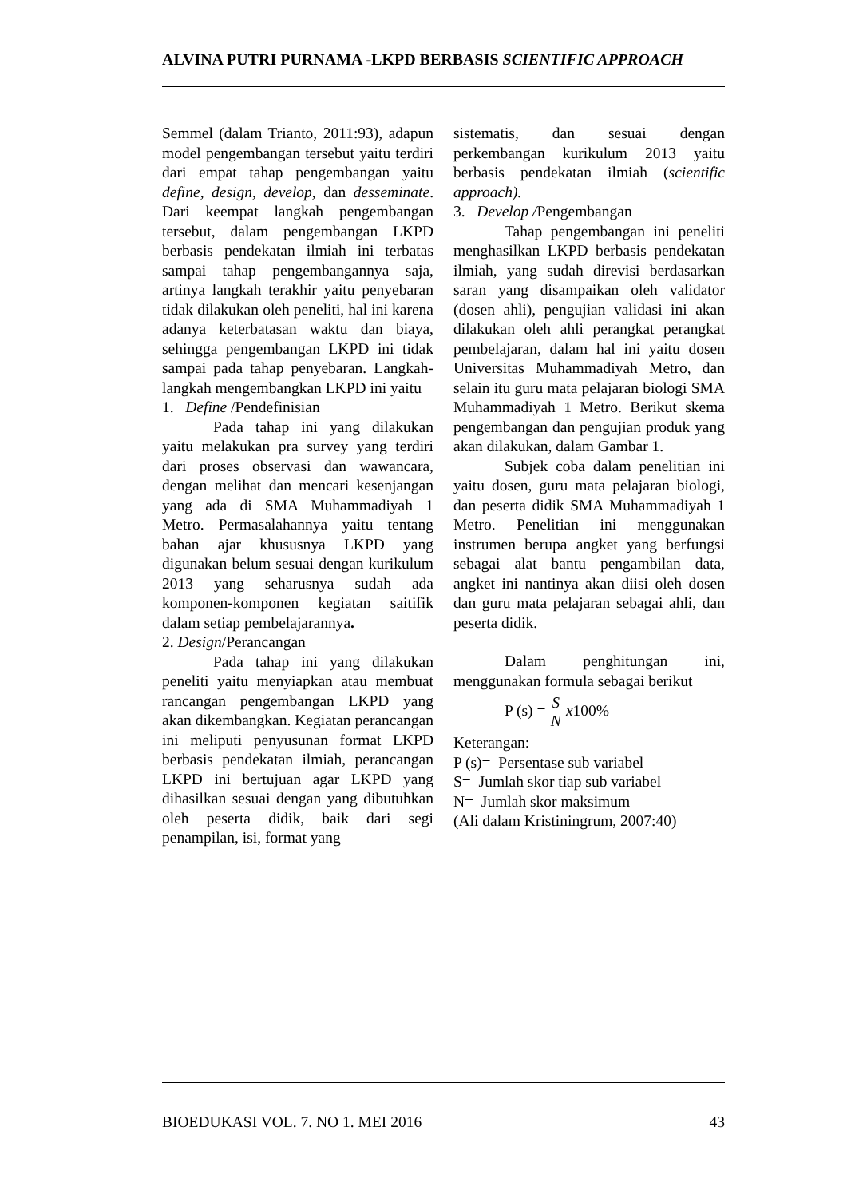ALVINA PUTRI PURNAMA -LKPD BERBASIS SCIENTIFIC APPROACH
Semmel (dalam Trianto, 2011:93), adapun model pengembangan tersebut yaitu terdiri dari empat tahap pengembangan yaitu define, design, develop, dan desseminate. Dari keempat langkah pengembangan tersebut, dalam pengembangan LKPD berbasis pendekatan ilmiah ini terbatas sampai tahap pengembangannya saja, artinya langkah terakhir yaitu penyebaran tidak dilakukan oleh peneliti, hal ini karena adanya keterbatasan waktu dan biaya, sehingga pengembangan LKPD ini tidak sampai pada tahap penyebaran. Langkah-langkah mengembangkan LKPD ini yaitu
1. Define /Pendefinisian
Pada tahap ini yang dilakukan yaitu melakukan pra survey yang terdiri dari proses observasi dan wawancara, dengan melihat dan mencari kesenjangan yang ada di SMA Muhammadiyah 1 Metro. Permasalahannya yaitu tentang bahan ajar khususnya LKPD yang digunakan belum sesuai dengan kurikulum 2013 yang seharusnya sudah ada komponen-komponen kegiatan saitifik dalam setiap pembelajarannya.
2. Design/Perancangan
Pada tahap ini yang dilakukan peneliti yaitu menyiapkan atau membuat rancangan pengembangan LKPD yang akan dikembangkan. Kegiatan perancangan ini meliputi penyusunan format LKPD berbasis pendekatan ilmiah, perancangan LKPD ini bertujuan agar LKPD yang dihasilkan sesuai dengan yang dibutuhkan oleh peserta didik, baik dari segi penampilan, isi, format yang
sistematis, dan sesuai dengan perkembangan kurikulum 2013 yaitu berbasis pendekatan ilmiah (scientific approach).
3. Develop /Pengembangan
Tahap pengembangan ini peneliti menghasilkan LKPD berbasis pendekatan ilmiah, yang sudah direvisi berdasarkan saran yang disampaikan oleh validator (dosen ahli), pengujian validasi ini akan dilakukan oleh ahli perangkat perangkat pembelajaran, dalam hal ini yaitu dosen Universitas Muhammadiyah Metro, dan selain itu guru mata pelajaran biologi SMA Muhammadiyah 1 Metro. Berikut skema pengembangan dan pengujian produk yang akan dilakukan, dalam Gambar 1.
Subjek coba dalam penelitian ini yaitu dosen, guru mata pelajaran biologi, dan peserta didik SMA Muhammadiyah 1 Metro. Penelitian ini menggunakan instrumen berupa angket yang berfungsi sebagai alat bantu pengambilan data, angket ini nantinya akan diisi oleh dosen dan guru mata pelajaran sebagai ahli, dan peserta didik.
Dalam penghitungan ini, menggunakan formula sebagai berikut
P (s) = S N x100%
Keterangan:
P (s)= Persentase sub variabel
S= Jumlah skor tiap sub variabel
N= Jumlah skor maksimum
(Ali dalam Kristiningrum, 2007:40)
BIOEDUKASI VOL. 7. NO 1. MEI 2016 43